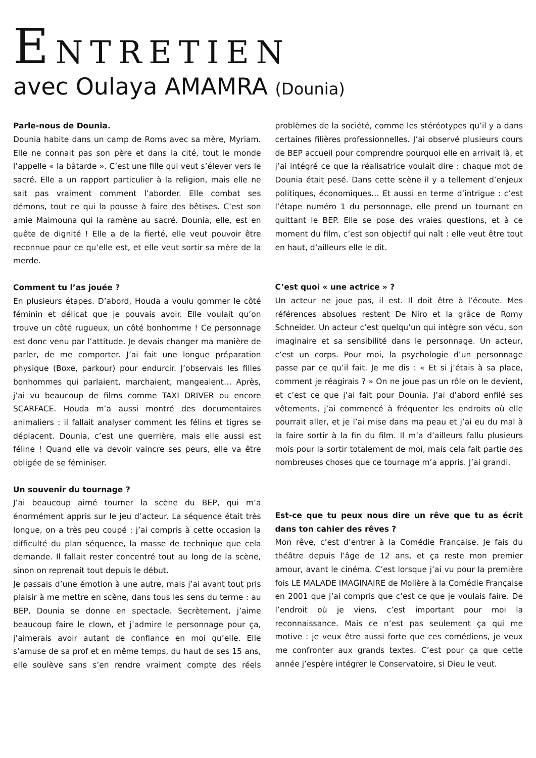ENTRETIEN
avec Oulaya AMAMRA (Dounia)
Parle-nous de Dounia.
Dounia habite dans un camp de Roms avec sa mère, Myriam. Elle ne connait pas son père et dans la cité, tout le monde l’appelle « la bâtarde ». C’est une fille qui veut s’élever vers le sacré. Elle a un rapport particulier à la religion, mais elle ne sait pas vraiment comment l’aborder. Elle combat ses démons, tout ce qui la pousse à faire des bêtises. C’est son amie Maimouna qui la ramène au sacré. Dounia, elle, est en quête de dignité ! Elle a de la fierté, elle veut pouvoir être reconnue pour ce qu’elle est, et elle veut sortir sa mère de la merde.
Comment tu l’as jouée ?
En plusieurs étapes. D’abord, Houda a voulu gommer le côté féminin et délicat que je pouvais avoir. Elle voulait qu’on trouve un côté rugueux, un côté bonhomme ! Ce personnage est donc venu par l’attitude. Je devais changer ma manière de parler, de me comporter. J’ai fait une longue préparation physique (Boxe, parkour) pour endurcir. J’observais les filles bonhommes qui parlaient, marchaient, mangeaient… Après, j’ai vu beaucoup de films comme TAXI DRIVER ou encore SCARFACE. Houda m’a aussi montré des documentaires animaliers : il fallait analyser comment les félins et tigres se déplacent. Dounia, c’est une guerrière, mais elle aussi est féline ! Quand elle va devoir vaincre ses peurs, elle va être obligée de se féminiser.
Un souvenir du tournage ?
J’ai beaucoup aimé tourner la scène du BEP, qui m’a énormément appris sur le jeu d’acteur. La séquence était très longue, on a très peu coupé : j’ai compris à cette occasion la difficulté du plan séquence, la masse de technique que cela demande. Il fallait rester concentré tout au long de la scène, sinon on reprenait tout depuis le début.
Je passais d’une émotion à une autre, mais j’ai avant tout pris plaisir à me mettre en scène, dans tous les sens du terme : au BEP, Dounia se donne en spectacle. Secrètement, j’aime beaucoup faire le clown, et j’admire le personnage pour ça, j’aimerais avoir autant de confiance en moi qu’elle. Elle s’amuse de sa prof et en même temps, du haut de ses 15 ans, elle soulève sans s’en rendre vraiment compte des réels problèmes de la société, comme les stéréotypes qu’il y a dans certaines filières professionnelles. J’ai observé plusieurs cours de BEP accueil pour comprendre pourquoi elle en arrivait là, et j’ai intégré ce que la réalisatrice voulait dire : chaque mot de Dounia était pesé. Dans cette scène il y a tellement d’enjeux politiques, économiques… Et aussi en terme d’intrigue : c’est l’étape numéro 1 du personnage, elle prend un tournant en quittant le BEP. Elle se pose des vraies questions, et à ce moment du film, c’est son objectif qui naît : elle veut être tout en haut, d’ailleurs elle le dit.
C’est quoi « une actrice » ?
Un acteur ne joue pas, il est. Il doit être à l’écoute. Mes références absolues restent De Niro et la grâce de Romy Schneider. Un acteur c’est quelqu’un qui intègre son vécu, son imaginaire et sa sensibilité dans le personnage. Un acteur, c’est un corps. Pour moi, la psychologie d’un personnage passe par ce qu’il fait. Je me dis : « Et si j’étais à sa place, comment je réagirais ? » On ne joue pas un rôle on le devient, et c’est ce que j’ai fait pour Dounia. J’ai d’abord enfilé ses vêtements, j’ai commencé à fréquenter les endroits où elle pourrait aller, et je l’ai mise dans ma peau et j’ai eu du mal à la faire sortir à la fin du film. Il m’a d’ailleurs fallu plusieurs mois pour la sortir totalement de moi, mais cela fait partie des nombreuses choses que ce tournage m’a appris. J’ai grandi.
Est-ce que tu peux nous dire un rêve que tu as écrit dans ton cahier des rêves ?
Mon rêve, c’est d’entrer à la Comédie Française. Je fais du théâtre depuis l’âge de 12 ans, et ça reste mon premier amour, avant le cinéma. C’est lorsque j’ai vu pour la première fois LE MALADE IMAGINAIRE de Molière à la Comédie Française en 2001 que j’ai compris que c’est ce que je voulais faire. De l’endroit où je viens, c’est important pour moi la reconnaissance. Mais ce n’est pas seulement ça qui me motive : je veux être aussi forte que ces comédiens, je veux me confronter aux grands textes. C’est pour ça que cette année j’espère intégrer le Conservatoire, si Dieu le veut.